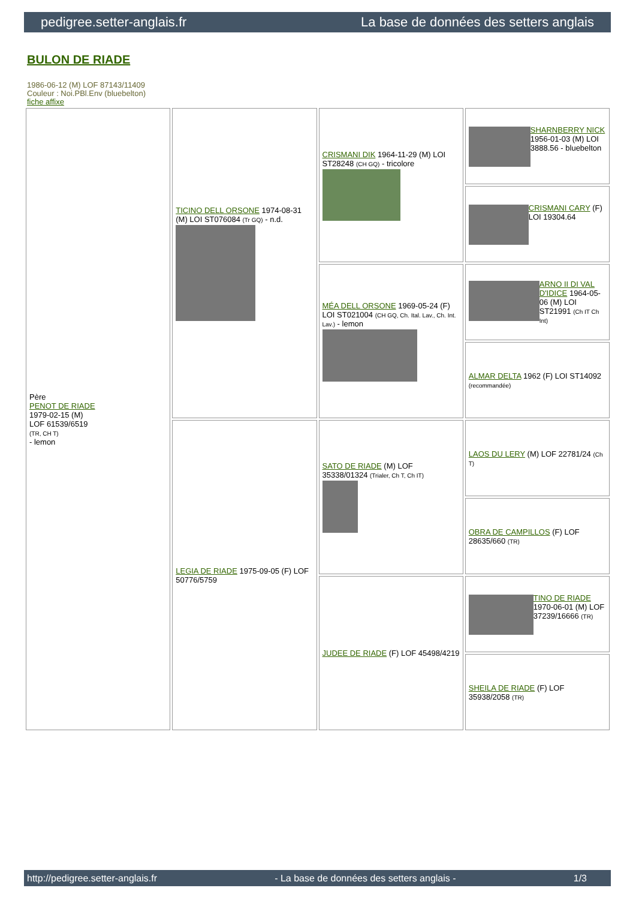pedigree.setter-anglais.fr La base de données des setters anglais
BULON DE RIADE
1986-06-12 (M) LOF 87143/11409
Couleur : Noi.PBl.Env (bluebelton)
fiche affixe
| Père PENOT DE RIADE 1979-02-15 (M) LOF 61539/6519 (TR, CH T) - lemon | TICINO DELL ORSONE 1974-08-31 (M) LOI ST076084 (Tr GQ) - n.d. | CRISMANI DIK 1964-11-29 (M) LOI ST28248 (CH GQ) - tricolore | SHARNBERRY NICK 1956-01-03 (M) LOI 3888.56 - bluebelton |
| | | | CRISMANI CARY (F) LOI 19304.64 |
| | | MÉA DELL ORSONE 1969-05-24 (F) LOI ST021004 (CH GQ, Ch. Ital. Lav., Ch. Int. Lav.) - lemon | ARNO II DI VAL D'IDICE 1964-05-06 (M) LOI ST21991 (Ch IT Ch Int) |
| | | | ALMAR DELTA 1962 (F) LOI ST14092 (recommandée) |
| | LEGIA DE RIADE 1975-09-05 (F) LOF 50776/5759 | SATO DE RIADE (M) LOF 35338/01324 (Trialer, Ch T, Ch IT) | LAOS DU LERY (M) LOF 22781/24 (Ch T) |
| | | | OBRA DE CAMPILLOS (F) LOF 28635/660 (TR) |
| | | JUDEE DE RIADE (F) LOF 45498/4219 | TINO DE RIADE 1970-06-01 (M) LOF 37239/16666 (TR) |
| | | | SHEILA DE RIADE (F) LOF 35938/2058 (TR) |
http://pedigree.setter-anglais.fr - La base de données des setters anglais - 1/3